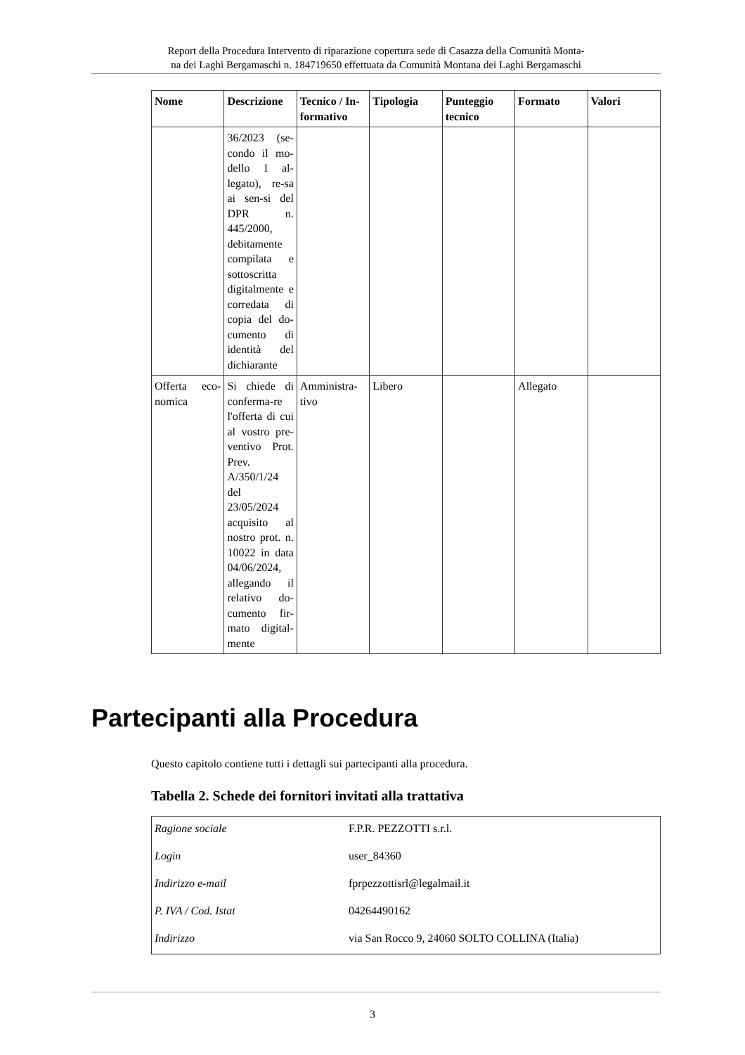Report della Procedura Intervento di riparazione copertura sede di Casazza della Comunità Monta-
na dei Laghi Bergamaschi n. 184719650 effettuata da Comunità Montana dei Laghi Bergamaschi
| Nome | Descrizione | Tecnico / In-formativo | Tipologia | Punteggio tecnico | Formato | Valori |
| --- | --- | --- | --- | --- | --- | --- |
| | 36/2023 (se-condo il mo-dello 1 al-legato), re-sa ai sen-si del DPR n. 445/2000, debitamente compilata e sottoscritta digitalmente e corredata di copia del do-cumento di identità del dichiarante | | | | | |
| Offerta eco-nomica | Si chiede di conferma-re l'offerta di cui al vostro pre-ventivo Prot. Prev. A/350/1/24 del 23/05/2024 acquisito al nostro prot. n. 10022 in data 04/06/2024, allegando il relativo do-cumento fir-mato digital-mente | Amministra-tivo | Libero | | Allegato | |
Partecipanti alla Procedura
Questo capitolo contiene tutti i dettagli sui partecipanti alla procedura.
Tabella 2. Schede dei fornitori invitati alla trattativa
| Ragione sociale | F.P.R. PEZZOTTI s.r.l. |
| Login | user_84360 |
| Indirizzo e-mail | fprpezzottisrl@legalmail.it |
| P. IVA / Cod. Istat | 04264490162 |
| Indirizzo | via San Rocco 9, 24060 SOLTO COLLINA (Italia) |
3